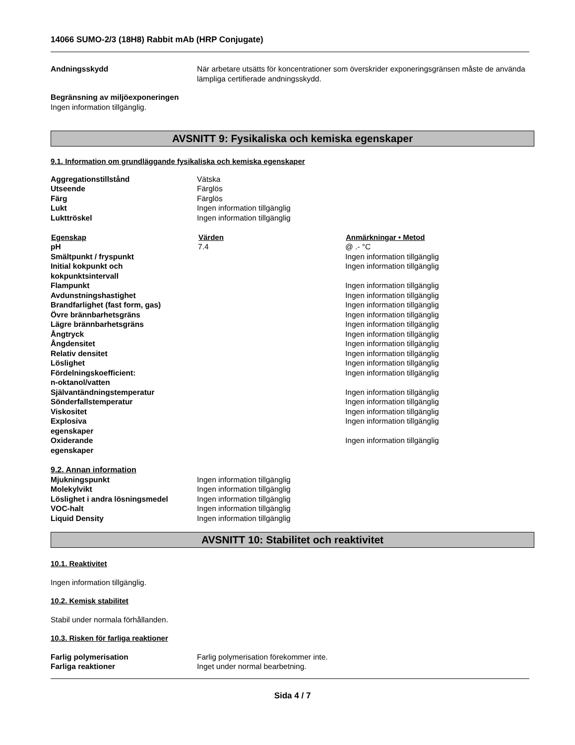14066 SUMO-2/3 (18H8) Rabbit mAb (HRP Conjugate)
| Andningsskydd | När arbetare utsätts för koncentrationer som överskrider exponeringsgränsen måste de använda lämpliga certifierade andningsskydd. |
Begränsning av miljöexponeringen
Ingen information tillgänglig.
AVSNITT 9: Fysikaliska och kemiska egenskaper
9.1. Information om grundläggande fysikaliska och kemiska egenskaper
| Aggregationstillstånd | Vätska |
| Utseende | Färglös |
| Färg | Färglös |
| Lukt | Ingen information tillgänglig |
| Lukttröskel | Ingen information tillgänglig |
| Egenskap | Värden | Anmärkningar • Metod |
| --- | --- | --- |
| pH | 7.4 | @ .- °C |
| Smältpunkt / fryspunkt | | Ingen information tillgänglig |
| Initial kokpunkt och kokpunktsintervall | | Ingen information tillgänglig |
| Flampunkt | | Ingen information tillgänglig |
| Avdunstningshastighet | | Ingen information tillgänglig |
| Brandfarlighet (fast form, gas) | | Ingen information tillgänglig |
| Övre brännbarhetsgräns | | Ingen information tillgänglig |
| Lägre brännbarhetsgräns | | Ingen information tillgänglig |
| Ångtryck | | Ingen information tillgänglig |
| Ångdensitet | | Ingen information tillgänglig |
| Relativ densitet | | Ingen information tillgänglig |
| Löslighet | | Ingen information tillgänglig |
| Fördelningskoefficient: n-oktanol/vatten | | Ingen information tillgänglig |
| Självantändningstemperatur | | Ingen information tillgänglig |
| Sönderfallstemperatur | | Ingen information tillgänglig |
| Viskositet | | Ingen information tillgänglig |
| Explosiva egenskaper | | Ingen information tillgänglig |
| Oxiderande egenskaper | | Ingen information tillgänglig |
9.2. Annan information
| Mjukningspunkt | Ingen information tillgänglig |
| Molekylvikt | Ingen information tillgänglig |
| Löslighet i andra lösningsmedel | Ingen information tillgänglig |
| VOC-halt | Ingen information tillgänglig |
| Liquid Density | Ingen information tillgänglig |
AVSNITT 10: Stabilitet och reaktivitet
10.1. Reaktivitet
Ingen information tillgänglig.
10.2. Kemisk stabilitet
Stabil under normala förhållanden.
10.3. Risken för farliga reaktioner
| Farlig polymerisation | Farlig polymerisation förekommer inte. |
| Farliga reaktioner | Inget under normal bearbetning. |
Sida 4 / 7